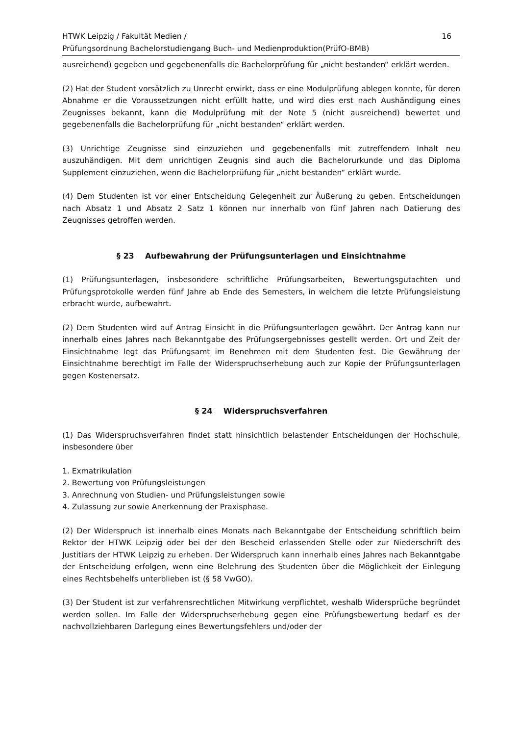HTWK Leipzig / Fakultät Medien /
Prüfungsordnung Bachelorstudiengang Buch- und Medienproduktion(PrüfO-BMB)
16
ausreichend) gegeben und gegebenenfalls die Bachelorprüfung für „nicht bestanden“ erklärt werden.
(2) Hat der Student vorsätzlich zu Unrecht erwirkt, dass er eine Modulprüfung ablegen konnte, für deren Abnahme er die Voraussetzungen nicht erfüllt hatte, und wird dies erst nach Aushändigung eines Zeugnisses bekannt, kann die Modulprüfung mit der Note 5 (nicht ausreichend) bewertet und gegebenenfalls die Bachelorprüfung für „nicht bestanden“ erklärt werden.
(3) Unrichtige Zeugnisse sind einzuziehen und gegebenenfalls mit zutreffendem Inhalt neu auszuhändigen. Mit dem unrichtigen Zeugnis sind auch die Bachelorurkunde und das Diploma Supplement einzuziehen, wenn die Bachelorprüfung für „nicht bestanden“ erklärt wurde.
(4) Dem Studenten ist vor einer Entscheidung Gelegenheit zur Äußerung zu geben. Entscheidungen nach Absatz 1 und Absatz 2 Satz 1 können nur innerhalb von fünf Jahren nach Datierung des Zeugnisses getroffen werden.
§ 23 Aufbewahrung der Prüfungsunterlagen und Einsichtnahme
(1) Prüfungsunterlagen, insbesondere schriftliche Prüfungsarbeiten, Bewertungsgutachten und Prüfungsprotokolle werden fünf Jahre ab Ende des Semesters, in welchem die letzte Prüfungsleistung erbracht wurde, aufbewahrt.
(2) Dem Studenten wird auf Antrag Einsicht in die Prüfungsunterlagen gewährt. Der Antrag kann nur innerhalb eines Jahres nach Bekanntgabe des Prüfungsergebnisses gestellt werden. Ort und Zeit der Einsichtnahme legt das Prüfungsamt im Benehmen mit dem Studenten fest. Die Gewährung der Einsichtnahme berechtigt im Falle der Widerspruchserhebung auch zur Kopie der Prüfungsunterlagen gegen Kostenersatz.
§ 24 Widerspruchsverfahren
(1) Das Widerspruchsverfahren findet statt hinsichtlich belastender Entscheidungen der Hochschule, insbesondere über
1. Exmatrikulation
2. Bewertung von Prüfungsleistungen
3. Anrechnung von Studien- und Prüfungsleistungen sowie
4. Zulassung zur sowie Anerkennung der Praxisphase.
(2) Der Widerspruch ist innerhalb eines Monats nach Bekanntgabe der Entscheidung schriftlich beim Rektor der HTWK Leipzig oder bei der den Bescheid erlassenden Stelle oder zur Niederschrift des Justitiars der HTWK Leipzig zu erheben. Der Widerspruch kann innerhalb eines Jahres nach Bekanntgabe der Entscheidung erfolgen, wenn eine Belehrung des Studenten über die Möglichkeit der Einlegung eines Rechtsbehelfs unterblieben ist (§ 58 VwGO).
(3) Der Student ist zur verfahrensrechtlichen Mitwirkung verpflichtet, weshalb Widersprüche begründet werden sollen. Im Falle der Widerspruchserhebung gegen eine Prüfungsbewertung bedarf es der nachvollziehbaren Darlegung eines Bewertungsfehlers und/oder der